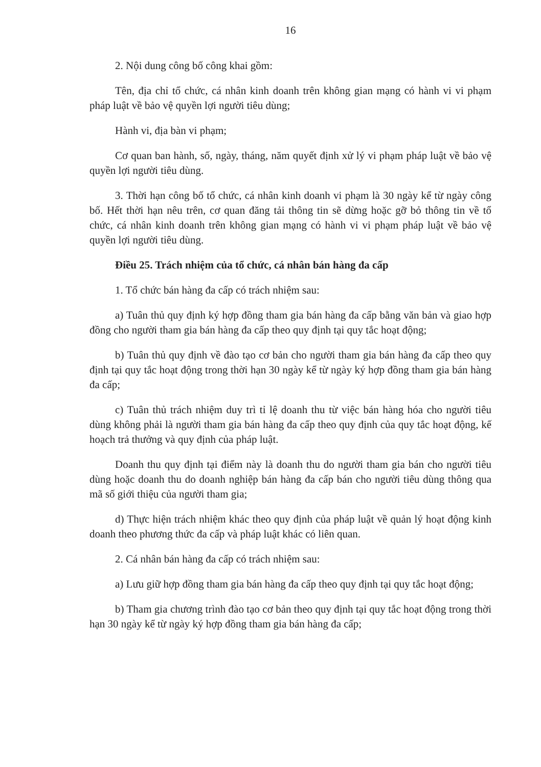16
2. Nội dung công bố công khai gồm:
Tên, địa chỉ tổ chức, cá nhân kinh doanh trên không gian mạng có hành vi vi phạm pháp luật về bảo vệ quyền lợi người tiêu dùng;
Hành vi, địa bàn vi phạm;
Cơ quan ban hành, số, ngày, tháng, năm quyết định xử lý vi phạm pháp luật về bảo vệ quyền lợi người tiêu dùng.
3. Thời hạn công bố tổ chức, cá nhân kinh doanh vi phạm là 30 ngày kể từ ngày công bố. Hết thời hạn nêu trên, cơ quan đăng tải thông tin sẽ dừng hoặc gỡ bỏ thông tin về tổ chức, cá nhân kinh doanh trên không gian mạng có hành vi vi phạm pháp luật về bảo vệ quyền lợi người tiêu dùng.
Điều 25. Trách nhiệm của tổ chức, cá nhân bán hàng đa cấp
1. Tổ chức bán hàng đa cấp có trách nhiệm sau:
a) Tuân thủ quy định ký hợp đồng tham gia bán hàng đa cấp bằng văn bản và giao hợp đồng cho người tham gia bán hàng đa cấp theo quy định tại quy tắc hoạt động;
b) Tuân thủ quy định về đào tạo cơ bản cho người tham gia bán hàng đa cấp theo quy định tại quy tắc hoạt động trong thời hạn 30 ngày kể từ ngày ký hợp đồng tham gia bán hàng đa cấp;
c) Tuân thủ trách nhiệm duy trì tỉ lệ doanh thu từ việc bán hàng hóa cho người tiêu dùng không phải là người tham gia bán hàng đa cấp theo quy định của quy tắc hoạt động, kế hoạch trả thưởng và quy định của pháp luật.
Doanh thu quy định tại điểm này là doanh thu do người tham gia bán cho người tiêu dùng hoặc doanh thu do doanh nghiệp bán hàng đa cấp bán cho người tiêu dùng thông qua mã số giới thiệu của người tham gia;
d) Thực hiện trách nhiệm khác theo quy định của pháp luật về quản lý hoạt động kinh doanh theo phương thức đa cấp và pháp luật khác có liên quan.
2. Cá nhân bán hàng đa cấp có trách nhiệm sau:
a) Lưu giữ hợp đồng tham gia bán hàng đa cấp theo quy định tại quy tắc hoạt động;
b) Tham gia chương trình đào tạo cơ bản theo quy định tại quy tắc hoạt động trong thời hạn 30 ngày kể từ ngày ký hợp đồng tham gia bán hàng đa cấp;